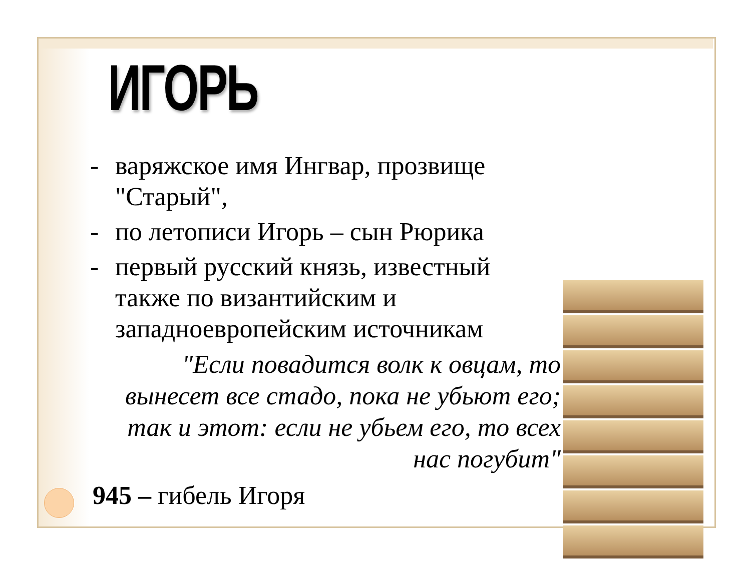ИГОРЬ
- варяжское имя Ингвар, прозвище "Старый",
- по летописи Игорь – сын Рюрика
- первый русский князь, известный также по византийским и западноевропейским источникам
"Если повадится волк к овцам, то вынесет все стадо, пока не убьют его; так и этот: если не убьем его, то всех нас погубит"
945 – гибель Игоря